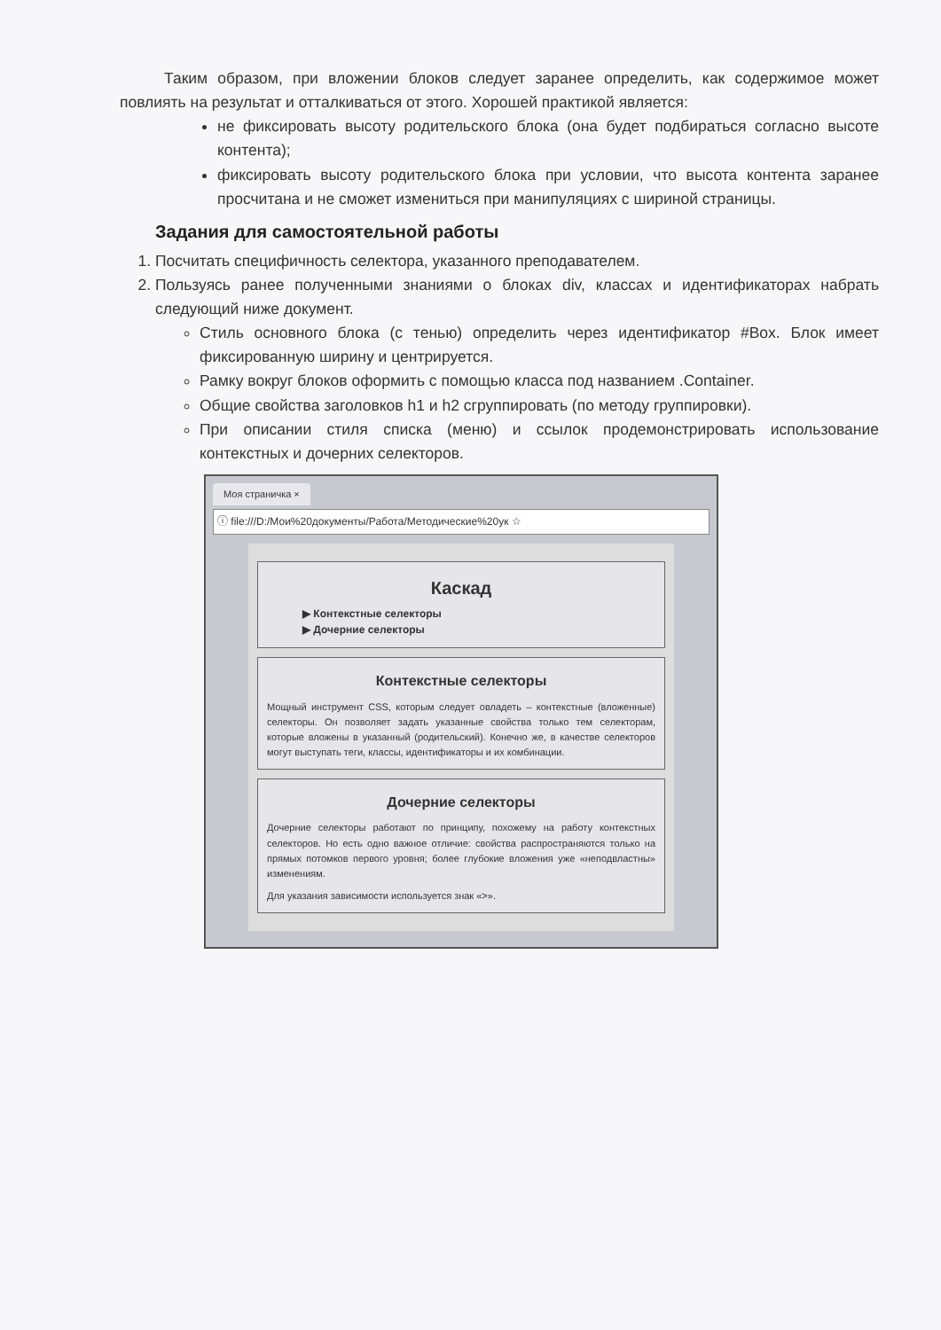Таким образом, при вложении блоков следует заранее определить, как содержимое может повлиять на результат и отталкиваться от этого. Хорошей практикой является:
не фиксировать высоту родительского блока (она будет подбираться согласно высоте контента);
фиксировать высоту родительского блока при условии, что высота контента заранее просчитана и не сможет измениться при манипуляциях с шириной страницы.
Задания для самостоятельной работы
1. Посчитать специфичность селектора, указанного преподавателем.
2. Пользуясь ранее полученными знаниями о блоках div, классах и идентификаторах набрать следующий ниже документ.
Стиль основного блока (с тенью) определить через идентификатор #Box. Блок имеет фиксированную ширину и центрируется.
Рамку вокруг блоков оформить с помощью класса под названием .Container.
Общие свойства заголовков h1 и h2 сгруппировать (по методу группировки).
При описании стиля списка (меню) и ссылок продемонстрировать использование контекстных и дочерних селекторов.
Моя страничка ×
ⓘ file:///D:/Мои%20документы/Работа/Методические%20ук ☆
Каскад
▶ Контекстные селекторы
▶ Дочерние селекторы
Контекстные селекторы
Мощный инструмент CSS, которым следует овладеть – контекстные (вложенные) селекторы. Он позволяет задать указанные свойства только тем селекторам, которые вложены в указанный (родительский). Конечно же, в качестве селекторов могут выступать теги, классы, идентификаторы и их комбинации.
Дочерние селекторы
Дочерние селекторы работают по принципу, похожему на работу контекстных селекторов. Но есть одно важное отличие: свойства распространяются только на прямых потомков первого уровня; более глубокие вложения уже «неподвластны» изменениям.
Для указания зависимости используется знак «>».